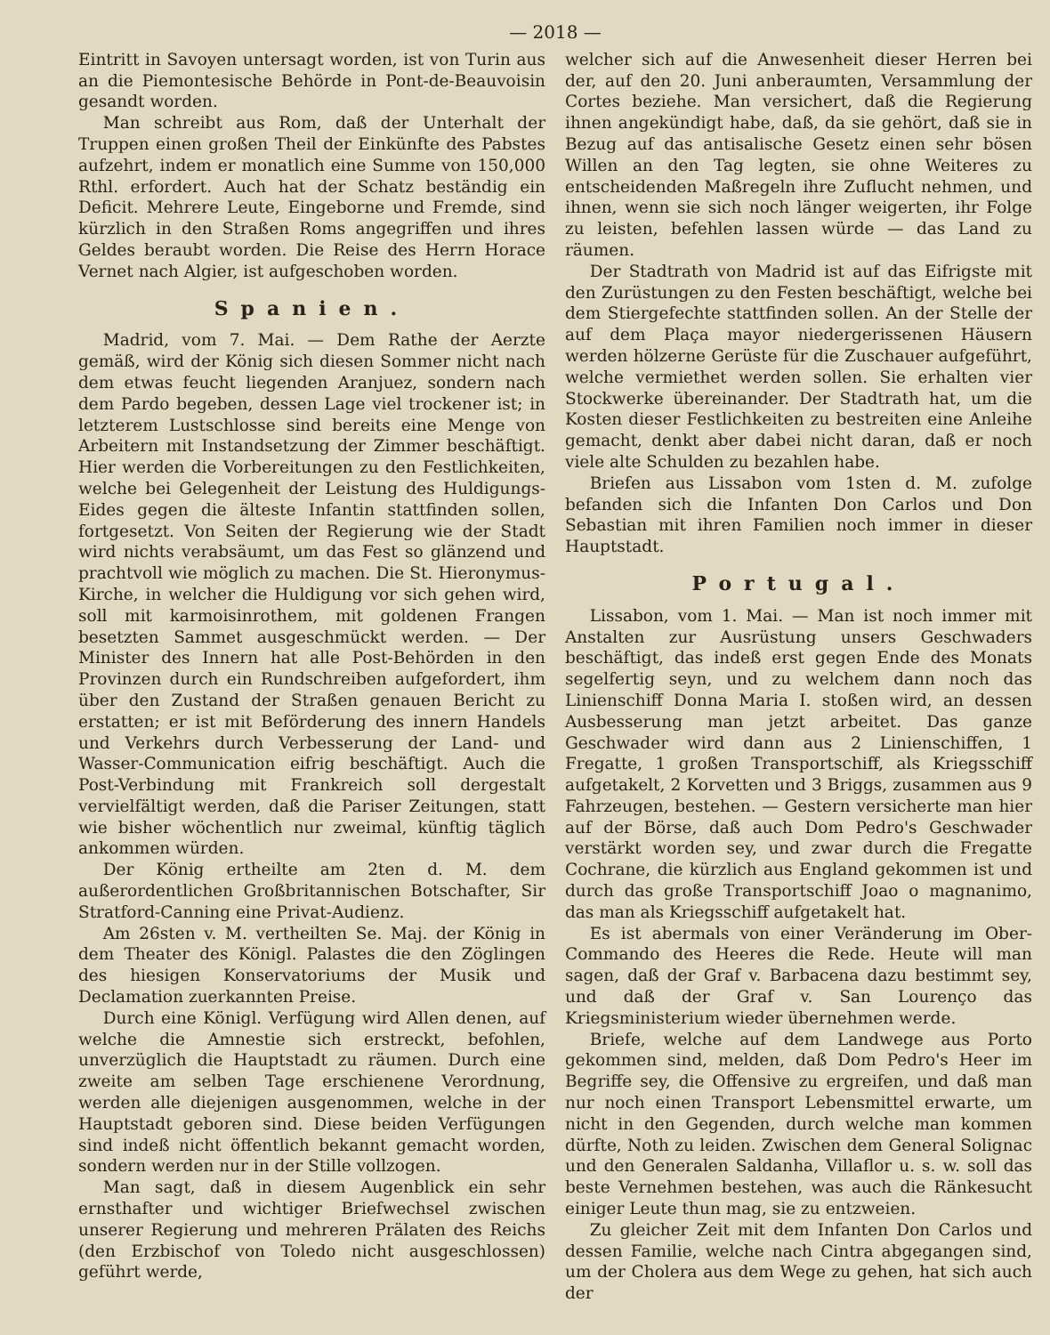— 2018 —
Eintritt in Savoyen untersagt worden, ist von Turin aus an die Piemontesische Behörde in Pont-de-Beauvoisin gesandt worden.
Man schreibt aus Rom, daß der Unterhalt der Truppen einen großen Theil der Einkünfte des Pabstes aufzehrt, indem er monatlich eine Summe von 150,000 Rthl. erfordert. Auch hat der Schatz beständig ein Deficit. Mehrere Leute, Eingeborne und Fremde, sind kürzlich in den Straßen Roms angegriffen und ihres Geldes beraubt worden. Die Reise des Herrn Horace Vernet nach Algier, ist aufgeschoben worden.
Spanien.
Madrid, vom 7. Mai. — Dem Rathe der Aerzte gemäß, wird der König sich diesen Sommer nicht nach dem etwas feucht liegenden Aranjuez, sondern nach dem Pardo begeben, dessen Lage viel trockener ist; in letzterem Lustschlosse sind bereits eine Menge von Arbeitern mit Instandsetzung der Zimmer beschäftigt. Hier werden die Vorbereitungen zu den Festlichkeiten, welche bei Gelegenheit der Leistung des Huldigungs-Eides gegen die älteste Infantin stattfinden sollen, fortgesetzt. Von Seiten der Regierung wie der Stadt wird nichts verabsäumt, um das Fest so glänzend und prachtvoll wie möglich zu machen. Die St. Hieronymus-Kirche, in welcher die Huldigung vor sich gehen wird, soll mit karmoisinrothem, mit goldenen Frangen besetzten Sammet ausgeschmückt werden. — Der Minister des Innern hat alle Post-Behörden in den Provinzen durch ein Rundschreiben aufgefordert, ihm über den Zustand der Straßen genauen Bericht zu erstatten; er ist mit Beförderung des innern Handels und Verkehrs durch Verbesserung der Land- und Wasser-Communication eifrig beschäftigt. Auch die Post-Verbindung mit Frankreich soll dergestalt vervielfältigt werden, daß die Pariser Zeitungen, statt wie bisher wöchentlich nur zweimal, künftig täglich ankommen würden.
Der König ertheilte am 2ten d. M. dem außerordentlichen Großbritannischen Botschafter, Sir Stratford-Canning eine Privat-Audienz.
Am 26sten v. M. vertheilten Se. Maj. der König in dem Theater des Königl. Palastes die den Zöglingen des hiesigen Konservatoriums der Musik und Declamation zuerkannten Preise.
Durch eine Königl. Verfügung wird Allen denen, auf welche die Amnestie sich erstreckt, befohlen, unverzüglich die Hauptstadt zu räumen. Durch eine zweite am selben Tage erschienene Verordnung, werden alle diejenigen ausgenommen, welche in der Hauptstadt geboren sind. Diese beiden Verfügungen sind indeß nicht öffentlich bekannt gemacht worden, sondern werden nur in der Stille vollzogen.
Man sagt, daß in diesem Augenblick ein sehr ernsthafter und wichtiger Briefwechsel zwischen unserer Regierung und mehreren Prälaten des Reichs (den Erzbischof von Toledo nicht ausgeschlossen) geführt werde,
welcher sich auf die Anwesenheit dieser Herren bei der, auf den 20. Juni anberaumten, Versammlung der Cortes beziehe. Man versichert, daß die Regierung ihnen angekündigt habe, daß, da sie gehört, daß sie in Bezug auf das antisalische Gesetz einen sehr bösen Willen an den Tag legten, sie ohne Weiteres zu entscheidenden Maßregeln ihre Zuflucht nehmen, und ihnen, wenn sie sich noch länger weigerten, ihr Folge zu leisten, befehlen lassen würde — das Land zu räumen.
Der Stadtrath von Madrid ist auf das Eifrigste mit den Zurüstungen zu den Festen beschäftigt, welche bei dem Stiergefechte stattfinden sollen. An der Stelle der auf dem Plaça mayor niedergerissenen Häusern werden hölzerne Gerüste für die Zuschauer aufgeführt, welche vermiethet werden sollen. Sie erhalten vier Stockwerke übereinander. Der Stadtrath hat, um die Kosten dieser Festlichkeiten zu bestreiten eine Anleihe gemacht, denkt aber dabei nicht daran, daß er noch viele alte Schulden zu bezahlen habe.
Briefen aus Lissabon vom 1sten d. M. zufolge befanden sich die Infanten Don Carlos und Don Sebastian mit ihren Familien noch immer in dieser Hauptstadt.
Portugal.
Lissabon, vom 1. Mai. — Man ist noch immer mit Anstalten zur Ausrüstung unsers Geschwaders beschäftigt, das indeß erst gegen Ende des Monats segelfertig seyn, und zu welchem dann noch das Linienschiff Donna Maria I. stoßen wird, an dessen Ausbesserung man jetzt arbeitet. Das ganze Geschwader wird dann aus 2 Linienschiffen, 1 Fregatte, 1 großen Transportschiff, als Kriegsschiff aufgetakelt, 2 Korvetten und 3 Briggs, zusammen aus 9 Fahrzeugen, bestehen. — Gestern versicherte man hier auf der Börse, daß auch Dom Pedro's Geschwader verstärkt worden sey, und zwar durch die Fregatte Cochrane, die kürzlich aus England gekommen ist und durch das große Transportschiff Joao o magnanimo, das man als Kriegsschiff aufgetakelt hat.
Es ist abermals von einer Veränderung im Ober-Commando des Heeres die Rede. Heute will man sagen, daß der Graf v. Barbacena dazu bestimmt sey, und daß der Graf v. San Lourenço das Kriegsministerium wieder übernehmen werde.
Briefe, welche auf dem Landwege aus Porto gekommen sind, melden, daß Dom Pedro's Heer im Begriffe sey, die Offensive zu ergreifen, und daß man nur noch einen Transport Lebensmittel erwarte, um nicht in den Gegenden, durch welche man kommen dürfte, Noth zu leiden. Zwischen dem General Solignac und den Generalen Saldanha, Villaflor u. s. w. soll das beste Vernehmen bestehen, was auch die Ränkesucht einiger Leute thun mag, sie zu entzweien.
Zu gleicher Zeit mit dem Infanten Don Carlos und dessen Familie, welche nach Cintra abgegangen sind, um der Cholera aus dem Wege zu gehen, hat sich auch der